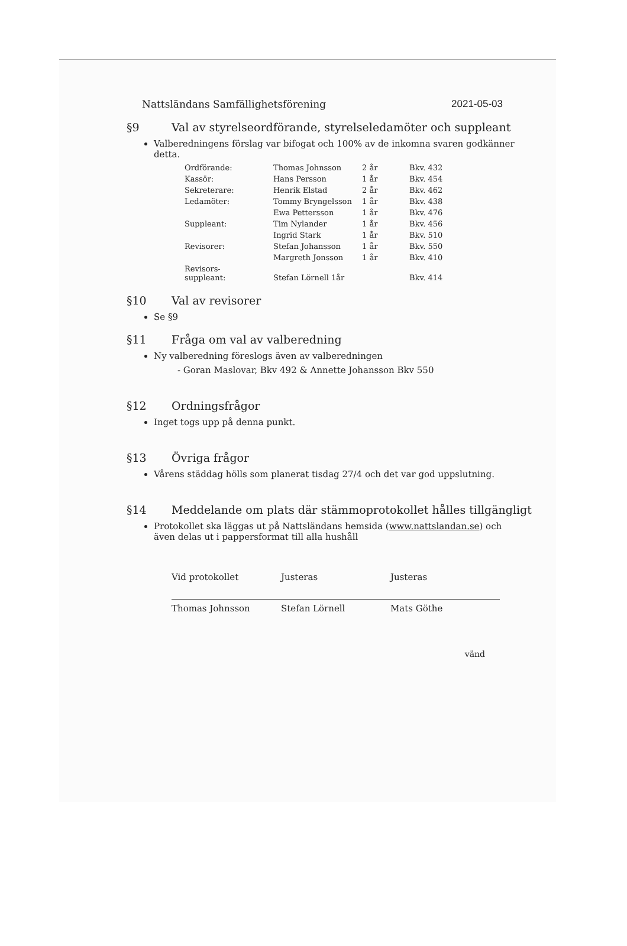Nattsländans Samfällighetsförening 2021-05-03
§9 Val av styrelseordförande, styrelseledamöter och suppleant
Valberedningens förslag var bifogat och 100% av de inkomna svaren godkänner detta.
| Ordförande: | Thomas Johnsson | 2 år | Bkv. 432 |
| Kassör: | Hans Persson | 1 år | Bkv. 454 |
| Sekreterare: | Henrik Elstad | 2 år | Bkv. 462 |
| Ledamöter: | Tommy Bryngelsson | 1 år | Bkv. 438 |
| | Ewa Pettersson | 1 år | Bkv. 476 |
| Suppleant: | Tim Nylander | 1 år | Bkv. 456 |
| | Ingrid Stark | 1 år | Bkv. 510 |
| Revisorer: | Stefan Johansson | 1 år | Bkv. 550 |
| | Margreth Jonsson | 1 år | Bkv. 410 |
| Revisors- suppleant: | Stefan Lörnell 1år | | Bkv. 414 |
§10 Val av revisorer
Se §9
§11 Fråga om val av valberedning
Ny valberedning föreslogs även av valberedningen
- Goran Maslovar, Bkv 492 & Annette Johansson Bkv 550
§12 Ordningsfrågor
Inget togs upp på denna punkt.
§13 Övriga frågor
Vårens städdag hölls som planerat tisdag 27/4 och det var god uppslutning.
§14 Meddelande om plats där stämmoprotokollet hålles tillgängligt
Protokollet ska läggas ut på Nattsländans hemsida (www.nattslandan.se) och även delas ut i pappersformat till alla hushåll
Vid protokollet
Thomas Johnsson
Justeras
Stefan Lörnell
Justeras
Mats Göthe
vänd